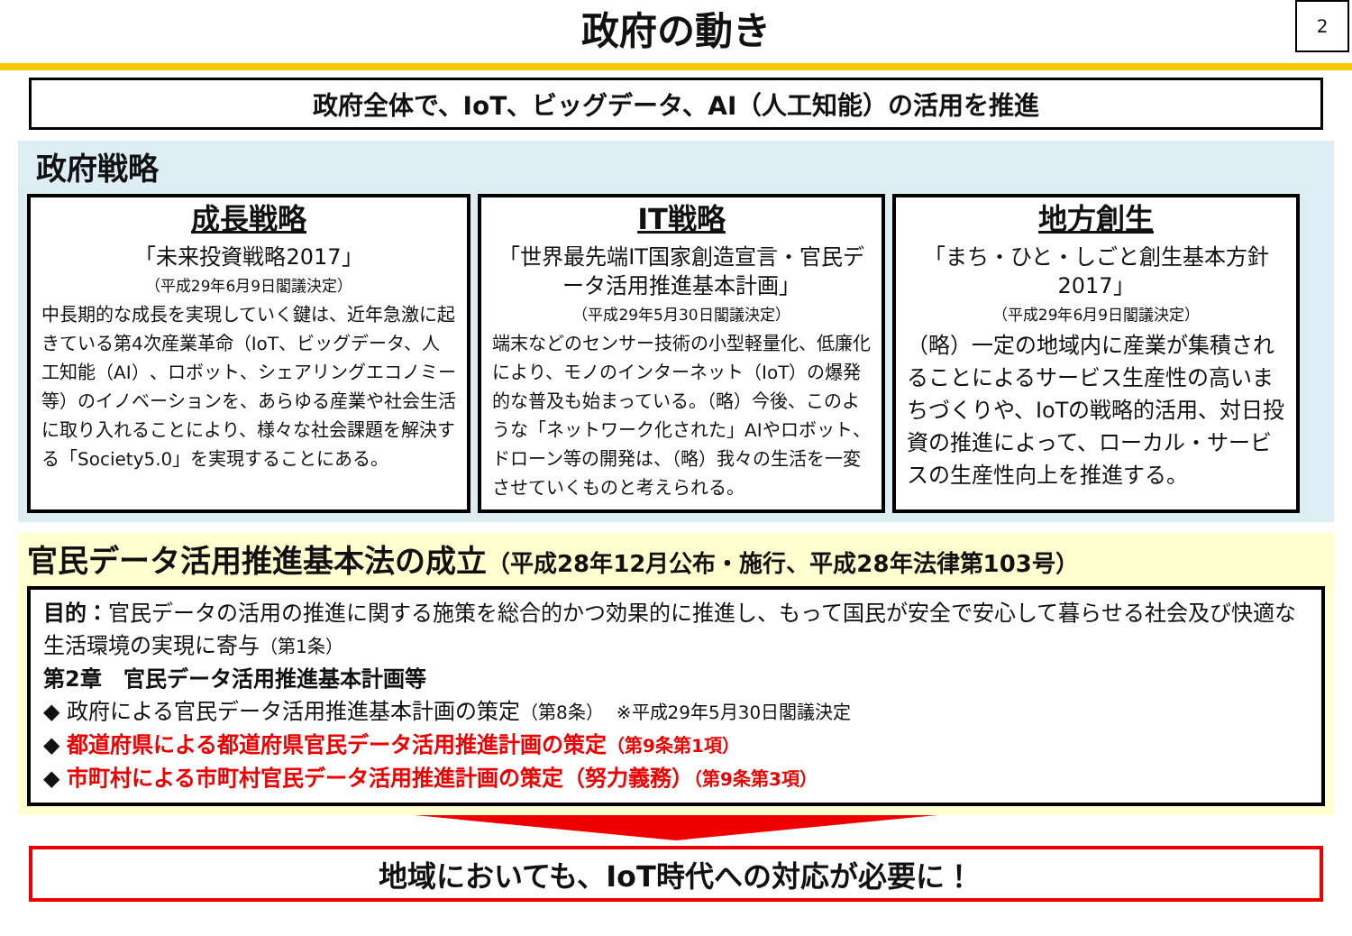政府の動き
2
政府全体で、IoT、ビッグデータ、AI（人工知能）の活用を推進
政府戦略
成長戦略
「未来投資戦略2017」
（平成29年6月9日閣議決定）
中長期的な成長を実現していく鍵は、近年急激に起きている第4次産業革命（IoT、ビッグデータ、人工知能（AI）、ロボット、シェアリングエコノミー等）のイノベーションを、あらゆる産業や社会生活に取り入れることにより、様々な社会課題を解決する「Society5.0」を実現することにある。
IT戦略
「世界最先端IT国家創造宣言・官民データ活用推進基本計画」
（平成29年5月30日閣議決定）
端末などのセンサー技術の小型軽量化、低廉化により、モノのインターネット（IoT）の爆発的な普及も始まっている。（略）今後、このような「ネットワーク化された」AIやロボット、ドローン等の開発は、（略）我々の生活を一変させていくものと考えられる。
地方創生
「まち・ひと・しごと創生基本方針2017」
（平成29年6月9日閣議決定）
（略）一定の地域内に産業が集積されることによるサービス生産性の高いまちづくりや、IoTの戦略的活用、対日投資の推進によって、ローカル・サービスの生産性向上を推進する。
官民データ活用推進基本法の成立（平成28年12月公布・施行、平成28年法律第103号）
目的：官民データの活用の推進に関する施策を総合的かつ効果的に推進し、もって国民が安全で安心して暮らせる社会及び快適な生活環境の実現に寄与（第1条）
第2章　官民データ活用推進基本計画等
◆ 政府による官民データ活用推進基本計画の策定（第8条）　※平成29年5月30日閣議決定
◆ 都道府県による都道府県官民データ活用推進計画の策定（第9条第1項）
◆ 市町村による市町村官民データ活用推進計画の策定（努力義務）（第9条第3項）
地域においても、IoT時代への対応が必要に！